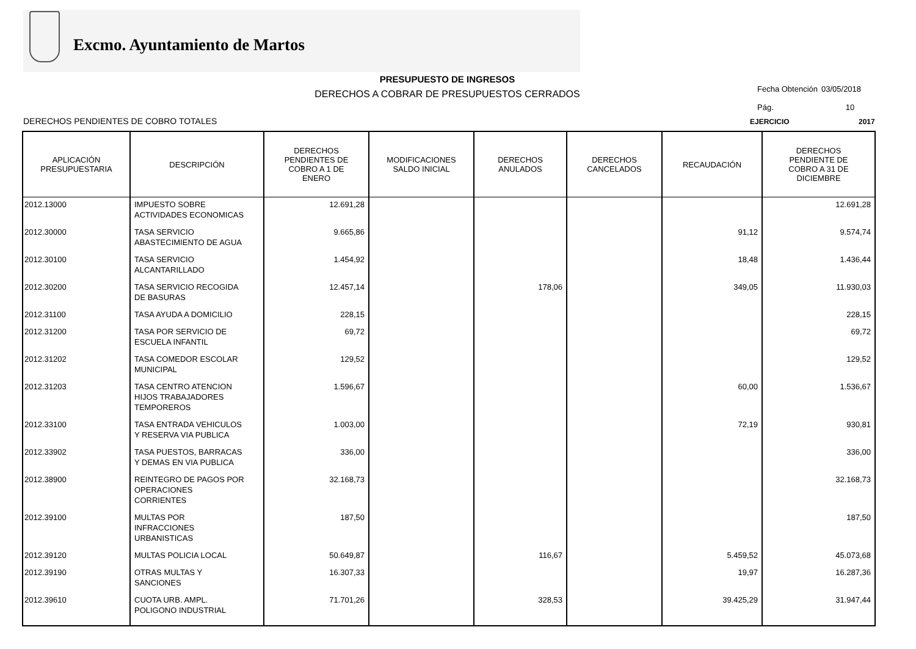Excmo. Ayuntamiento de Martos
PRESUPUESTO DE INGRESOS
DERECHOS A COBRAR DE PRESUPUESTOS CERRADOS
Fecha Obtención 03/05/2018
Pág. 10
DERECHOS PENDIENTES DE COBRO TOTALES EJERCICIO 2017
| APLICACIÓN PRESUPUESTARIA | DESCRIPCIÓN | DERECHOS PENDIENTES DE COBRO A 1 DE ENERO | MODIFICACIONES SALDO INICIAL | DERECHOS ANULADOS | DERECHOS CANCELADOS | RECAUDACIÓN | DERECHOS PENDIENTE DE COBRO A 31 DE DICIEMBRE |
| --- | --- | --- | --- | --- | --- | --- | --- |
| 2012.13000 | IMPUESTO SOBRE ACTIVIDADES ECONOMICAS | 12.691,28 | | | | | 12.691,28 |
| 2012.30000 | TASA SERVICIO ABASTECIMIENTO DE AGUA | 9.665,86 | | | | 91,12 | 9.574,74 |
| 2012.30100 | TASA SERVICIO ALCANTARILLADO | 1.454,92 | | | | 18,48 | 1.436,44 |
| 2012.30200 | TASA SERVICIO RECOGIDA DE BASURAS | 12.457,14 | | 178,06 | | 349,05 | 11.930,03 |
| 2012.31100 | TASA AYUDA A DOMICILIO | 228,15 | | | | | 228,15 |
| 2012.31200 | TASA POR SERVICIO DE ESCUELA INFANTIL | 69,72 | | | | | 69,72 |
| 2012.31202 | TASA COMEDOR ESCOLAR MUNICIPAL | 129,52 | | | | | 129,52 |
| 2012.31203 | TASA CENTRO ATENCION HIJOS TRABAJADORES TEMPOREROS | 1.596,67 | | | | 60,00 | 1.536,67 |
| 2012.33100 | TASA ENTRADA VEHICULOS Y RESERVA VIA PUBLICA | 1.003,00 | | | | 72,19 | 930,81 |
| 2012.33902 | TASA PUESTOS, BARRACAS Y DEMAS EN VIA PUBLICA | 336,00 | | | | | 336,00 |
| 2012.38900 | REINTEGRO DE PAGOS POR OPERACIONES CORRIENTES | 32.168,73 | | | | | 32.168,73 |
| 2012.39100 | MULTAS POR INFRACCIONES URBANISTICAS | 187,50 | | | | | 187,50 |
| 2012.39120 | MULTAS POLICIA LOCAL | 50.649,87 | | 116,67 | | 5.459,52 | 45.073,68 |
| 2012.39190 | OTRAS MULTAS Y SANCIONES | 16.307,33 | | | | 19,97 | 16.287,36 |
| 2012.39610 | CUOTA URB. AMPL. POLIGONO INDUSTRIAL | 71.701,26 | | 328,53 | | 39.425,29 | 31.947,44 |